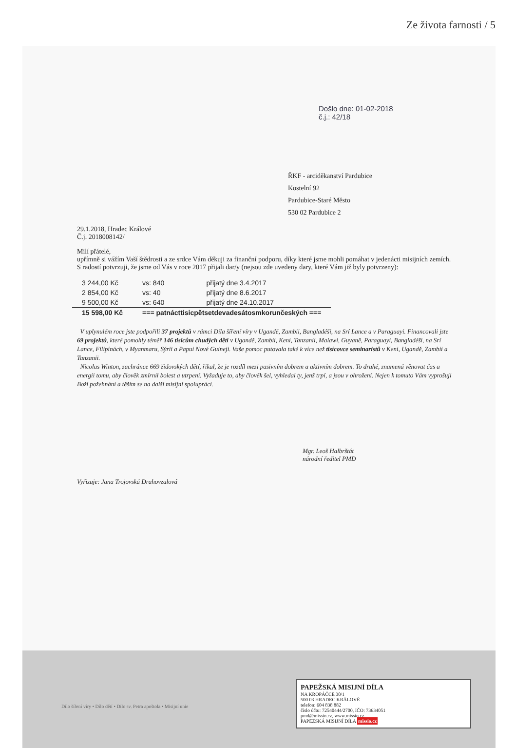Ze života farnosti / 5
Došlo dne: 01-02-2018
č.j.: 42/18
ŘKF - arciděkanství Pardubice
Kostelní 92
Pardubice-Staré Město
530 02 Pardubice 2
29.1.2018, Hradec Králové
Č.j. 2018008142/
Milí přátelé,
upřímně si vážím Vaší štědrosti a ze srdce Vám děkuji za finanční podporu, díky které jsme mohli pomáhat v jedenácti misijních zemích. S radostí potvrzuji, že jsme od Vás v roce 2017 přijali dar/y (nejsou zde uvedeny dary, které Vám již byly potvrzeny):
| 3 244,00 Kč | vs: 840 | přijatý dne 3.4.2017 |
| 2 854,00 Kč | vs: 40 | přijatý dne 8.6.2017 |
| 9 500,00 Kč | vs: 640 | přijatý dne 24.10.2017 |
| 15 598,00 Kč | === patnácttisicpětsetdevadesátosmkorunčeských === | |
V uplynulém roce jste podpořili 37 projektů v rámci Díla šíření víry v Ugandě, Zambii, Bangladéši, na Srí Lance a v Paraguayi. Financovali jste 69 projektů, které pomohly téměř 146 tisícům chudých dětí v Ugandě, Zambii, Keni, Tanzanii, Malawi, Guyaně, Paraguayi, Bangladéši, na Srí Lance, Filipínách, v Myanmaru, Sýrii a Papui Nové Guineji. Vaše pomoc putovala také k více než tisícovce seminaristů v Keni, Ugandě, Zambii a Tanzanii.
Nicolas Winton, zachránce 669 židovských dětí, řikal, že je rozdíl mezi pasivním dobrem a aktivním dobrem. To druhé, znamená věnovat čas a energii tomu, aby člověk zmírnil bolest a utrpení. Vyžaduje to, aby člověk šel, vyhledal ty, jenž trpí, a jsou v ohrožení. Nejen k tomuto Vám vyprošuji Boží požehnání a těším se na další misijní spolupráci.
Mgr. Leoš Halbrštát
národní ředitel PMD
Vyřizuje: Jana Trojovská Drahovzalová
Dílo šíření víry • Dílo dětí • Dílo sv. Petra apoštola • Misijní unie
PAPEŽSKÁ MISIJNÍ DÍLA
NA KROPÁČCE 30/1
500 03 HRADEC KRÁLOVÉ
telefon: 604 838 882
číslo účtu: 72540444/2700, IČO: 73634051
pmd@missio.cz, www.missio.cz
PAPEŽSKÁ MISIJNÍ DÍLA missio.cz